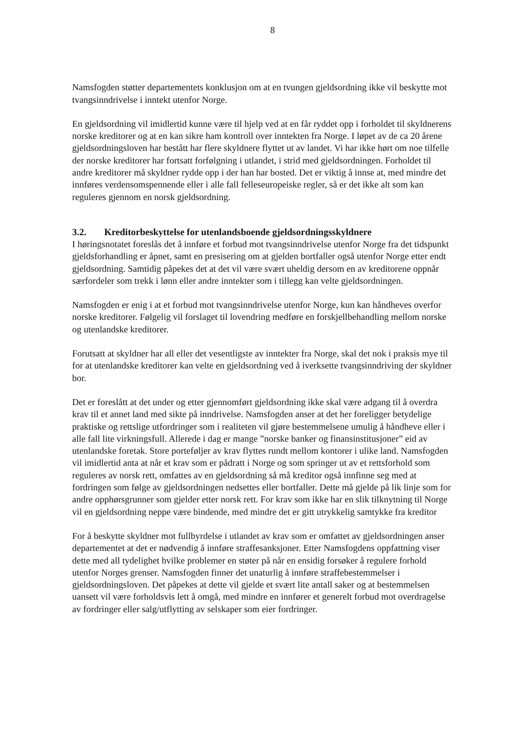8
Namsfogden støtter departementets konklusjon om at en tvungen gjeldsordning ikke vil beskytte mot tvangsinndrivelse i inntekt utenfor Norge.
En gjeldsordning vil imidlertid kunne være til hjelp ved at en får ryddet opp i forholdet til skyldnerens norske kreditorer og at en kan sikre ham kontroll over inntekten fra Norge. I løpet av de ca 20 årene gjeldsordningsloven har bestått har flere skyldnere flyttet ut av landet. Vi har ikke hørt om noe tilfelle der norske kreditorer har fortsatt forfølgning i utlandet, i strid med gjeldsordningen. Forholdet til andre kreditorer må skyldner rydde opp i der han har bosted. Det er viktig å innse at, med mindre det innføres verdensomspennende eller i alle fall felleseuropeiske regler, så er det ikke alt som kan reguleres gjennom en norsk gjeldsordning.
3.2. Kreditorbeskyttelse for utenlandsboende gjeldsordningsskyldnere
I høringsnotatet foreslås det å innføre et forbud mot tvangsinndrivelse utenfor Norge fra det tidspunkt gjeldsforhandling er åpnet, samt en presisering om at gjelden bortfaller også utenfor Norge etter endt gjeldsordning. Samtidig påpekes det at det vil være svært uheldig dersom en av kreditorene oppnår særfordeler som trekk i lønn eller andre inntekter som i tillegg kan velte gjeldsordningen.
Namsfogden er enig i at et forbud mot tvangsinndrivelse utenfor Norge, kun kan håndheves overfor norske kreditorer. Følgelig vil forslaget til lovendring medføre en forskjellbehandling mellom norske og utenlandske kreditorer.
Forutsatt at skyldner har all eller det vesentligste av inntekter fra Norge, skal det nok i praksis mye til for at utenlandske kreditorer kan velte en gjeldsordning ved å iverksette tvangsinndriving der skyldner bor.
Det er foreslått at det under og etter gjennomført gjeldsordning ikke skal være adgang til å overdra krav til et annet land med sikte på inndrivelse. Namsfogden anser at det her foreligger betydelige praktiske og rettslige utfordringer som i realiteten vil gjøre bestemmelsene umulig å håndheve eller i alle fall lite virkningsfull. Allerede i dag er mange ”norske banker og finansinstitusjoner” eid av utenlandske foretak. Store porteføljer av krav flyttes rundt mellom kontorer i ulike land. Namsfogden vil imidlertid anta at når et krav som er pådratt i Norge og som springer ut av et rettsforhold som reguleres av norsk rett, omfattes av en gjeldsordning så må kreditor også innfinne seg med at fordringen som følge av gjeldsordningen nedsettes eller bortfaller. Dette må gjelde på lik linje som for andre opphørsgrunner som gjelder etter norsk rett. For krav som ikke har en slik tilknytning til Norge vil en gjeldsordning neppe være bindende, med mindre det er gitt utrykkelig samtykke fra kreditor
For å beskytte skyldner mot fullbyrdelse i utlandet av krav som er omfattet av gjeldsordningen anser departementet at det er nødvendig å innføre straffesanksjoner. Etter Namsfogdens oppfattning viser dette med all tydelighet hvilke problemer en støter på når en ensidig forsøker å regulere forhold utenfor Norges grenser. Namsfogden finner det unaturlig å innføre straffebestemmelser i gjeldsordningsloven. Det påpekes at dette vil gjelde et svært lite antall saker og at bestemmelsen uansett vil være forholdsvis lett å omgå, med mindre en innfører et generelt forbud mot overdragelse av fordringer eller salg/utflytting av selskaper som eier fordringer.